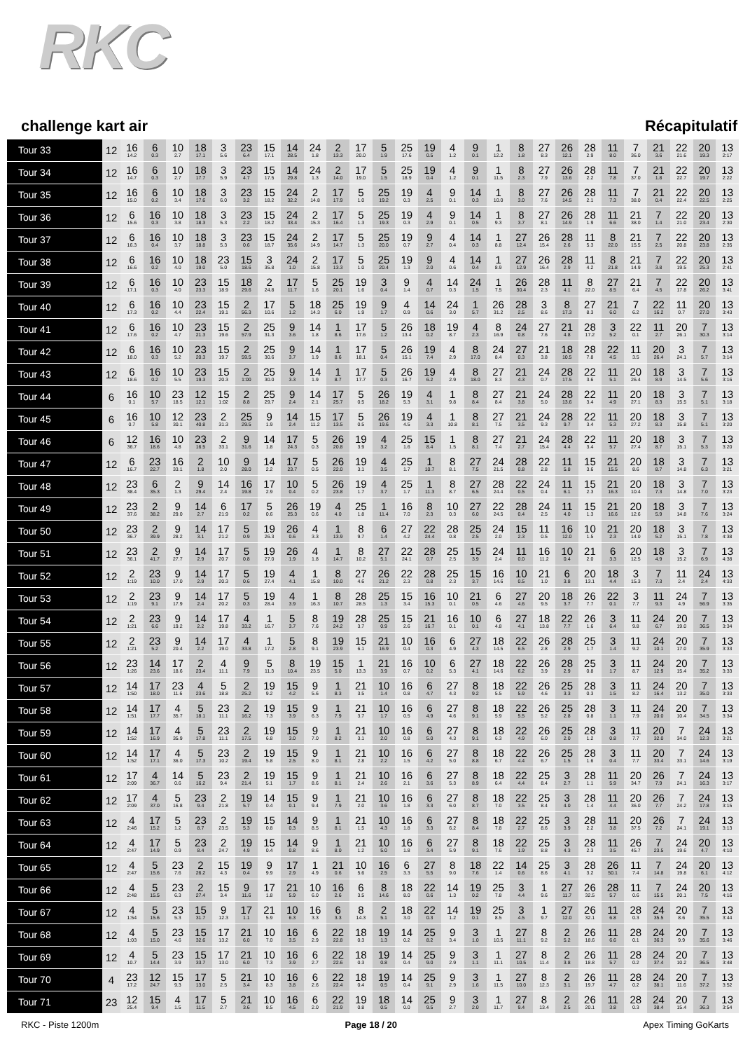RKC
challenge kart air Récapitulatif
| Tour 33 | 12 | 16 14.2 | 6 0.3 | 10 2.7 | 18 17.1 | 3 5.6 | 23 6.4 | 15 17.1 | 14 28.5 | 24 1.8 | 2 13.3 | 17 20.0 | 5 1.9 | 25 17.6 | 19 0.5 | 4 1.2 | 9 0.1 | 1 12.2 | 8 1.8 | 27 8.3 | 26 12.1 | 28 2.9 | 11 8.0 | 7 36.0 | 21 3.6 | 22 21.6 | 20 19.3 | 13 2:17 |
| Tour 34 | 12 | 16 14.7 | 6 0.3 | 10 2.7 | 18 17.7 | 3 5.9 | 23 4.7 | 15 17.5 | 14 29.8 | 24 1.3 | 2 14.0 | 17 19.0 | 5 1.5 | 25 18.9 | 19 0.4 | 4 1.2 | 9 0.1 | 1 11.5 | 8 2.3 | 27 7.9 | 26 13.6 | 28 2.2 | 11 7.8 | 7 37.0 | 21 1.8 | 22 22.7 | 20 19.7 | 13 2:22 |
| Tour 35 | 12 | 16 15.0 | 6 0.2 | 10 3.4 | 18 17.6 | 3 6.0 | 23 3.2 | 15 18.2 | 24 32.2 | 2 14.8 | 17 17.9 | 5 1.0 | 25 19.2 | 19 0.3 | 4 2.5 | 9 0.1 | 14 0.3 | 1 10.0 | 8 3.0 | 27 7.6 | 26 14.5 | 28 2.1 | 11 7.3 | 7 38.0 | 21 0.4 | 22 22.4 | 20 22.5 | 13 2:25 |
| Tour 36 | 12 | 6 15.6 | 16 0.3 | 10 3.8 | 18 18.3 | 3 5.3 | 23 2.2 | 15 18.2 | 24 33.4 | 2 15.3 | 17 16.4 | 5 1.3 | 25 19.3 | 19 0.3 | 4 2.9 | 9 0.1 | 14 0.5 | 1 9.3 | 8 3.7 | 27 8.1 | 26 14.9 | 28 1.9 | 11 6.6 | 21 38.0 | 7 1.4 | 22 21.0 | 20 23.4 | 13 2:30 |
| Tour 37 | 12 | 6 16.3 | 16 0.4 | 10 3.7 | 18 18.8 | 3 5.3 | 23 0.6 | 15 18.7 | 24 35.6 | 2 14.9 | 17 14.7 | 5 1.3 | 25 20.0 | 19 0.7 | 9 2.7 | 4 0.4 | 14 0.3 | 1 8.8 | 27 12.4 | 26 15.4 | 28 2.6 | 11 5.3 | 8 22.0 | 21 15.5 | 7 2.5 | 22 20.8 | 20 23.8 | 13 2:35 |
| Tour 38 | 12 | 6 16.6 | 16 0.2 | 10 4.0 | 18 19.0 | 23 5.0 | 15 18.6 | 3 35.8 | 24 1.0 | 2 15.8 | 17 13.3 | 5 1.0 | 25 20.4 | 19 1.3 | 9 2.0 | 4 0.6 | 14 0.4 | 1 8.9 | 27 12.9 | 26 16.4 | 28 2.9 | 11 4.2 | 8 21.8 | 21 14.9 | 7 3.8 | 22 19.5 | 20 25.3 | 13 2:41 |
| Tour 39 | 12 | 6 17.1 | 16 0.3 | 10 4.0 | 23 23.3 | 15 18.9 | 18 29.6 | 2 24.8 | 17 11.7 | 5 1.6 | 25 20.1 | 19 1.6 | 3 0.4 | 9 1.4 | 4 0.7 | 14 0.3 | 24 1.5 | 1 7.5 | 26 30.4 | 28 2.3 | 11 4.1 | 8 22.0 | 27 8.5 | 21 6.4 | 7 4.5 | 22 17.8 | 20 26.2 | 13 3:41 |
| Tour 40 | 12 | 6 17.3 | 16 0.2 | 10 4.4 | 23 22.4 | 15 19.1 | 2 56.3 | 17 10.6 | 5 1.2 | 18 14.3 | 25 6.0 | 19 1.9 | 9 1.7 | 4 0.9 | 14 0.6 | 24 3.0 | 1 5.7 | 26 31.2 | 28 2.5 | 3 8.6 | 8 17.3 | 27 8.3 | 21 6.0 | 7 6.2 | 22 16.2 | 11 0.7 | 20 27.0 | 13 3:43 |
| Tour 41 | 12 | 6 17.6 | 16 0.2 | 10 4.7 | 23 21.3 | 15 19.6 | 2 57.9 | 25 31.3 | 9 3.6 | 14 1.8 | 1 8.6 | 17 17.6 | 5 1.2 | 26 13.4 | 18 0.2 | 19 8.7 | 4 2.3 | 8 16.9 | 24 0.8 | 27 7.6 | 21 4.8 | 28 17.2 | 3 5.2 | 22 0.1 | 11 2.7 | 20 26.1 | 7 30.3 | 13 3:14 |
| Tour 42 | 12 | 6 18.0 | 16 0.3 | 10 5.2 | 23 20.3 | 15 19.7 | 2 59.5 | 25 30.6 | 9 3.7 | 14 1.9 | 1 8.6 | 17 18.1 | 5 0.4 | 26 15.1 | 19 7.4 | 4 2.9 | 8 17.0 | 24 8.4 | 27 0.3 | 21 3.8 | 18 10.5 | 28 7.8 | 22 4.5 | 11 3.5 | 20 26.4 | 3 24.1 | 7 5.7 | 13 3:14 |
| Tour 43 | 12 | 6 18.6 | 16 0.2 | 10 5.5 | 23 19.3 | 15 20.3 | 2 1:00 | 25 30.0 | 9 3.3 | 14 1.9 | 1 8.7 | 17 17.7 | 5 0.3 | 26 16.7 | 19 6.2 | 4 2.9 | 8 18.0 | 27 8.3 | 21 4.3 | 24 0.7 | 28 17.5 | 22 3.6 | 11 5.1 | 20 26.4 | 18 8.9 | 3 14.5 | 7 5.6 | 13 3:16 |
| Tour 44 | 6 | 16 0.1 | 10 5.7 | 23 18.5 | 12 12.1 | 15 1:02 | 2 8.8 | 25 29.7 | 9 2.4 | 14 2.1 | 17 25.7 | 5 0.5 | 26 18.2 | 19 5.3 | 4 3.1 | 1 9.8 | 8 8.4 | 27 8.4 | 21 3.8 | 24 5.0 | 28 13.6 | 22 3.4 | 11 4.9 | 20 27.1 | 18 8.3 | 3 15.5 | 7 5.1 | 13 3:18 |
| Tour 45 | 6 | 16 0.7 | 10 5.8 | 12 30.1 | 23 40.8 | 2 31.3 | 25 29.5 | 9 1.9 | 14 2.4 | 15 11.2 | 17 13.5 | 5 0.5 | 26 19.6 | 19 4.5 | 4 3.3 | 1 10.8 | 8 8.1 | 27 7.5 | 21 3.5 | 24 9.3 | 28 9.7 | 22 3.4 | 11 5.3 | 20 27.2 | 18 8.3 | 3 15.8 | 7 5.1 | 13 3:20 |
| Tour 46 | 6 | 12 36.7 | 16 18.6 | 10 4.8 | 23 16.5 | 2 33.1 | 9 31.6 | 14 1.8 | 17 24.3 | 5 0.3 | 26 20.8 | 19 3.9 | 4 3.2 | 25 1.6 | 15 8.4 | 1 1.5 | 8 8.1 | 27 7.4 | 21 2.7 | 24 15.4 | 28 4.4 | 22 3.4 | 11 5.7 | 20 27.4 | 18 8.7 | 3 15.1 | 7 5.3 | 13 3:20 |
| Tour 47 | 12 | 6 16.7 | 23 22.7 | 16 33.1 | 2 1.8 | 10 2.0 | 9 28.0 | 14 2.2 | 17 23.7 | 5 0.5 | 26 22.0 | 19 3.1 | 4 3.5 | 25 1.7 | 1 10.7 | 8 8.1 | 27 7.5 | 24 21.5 | 28 0.8 | 22 2.8 | 11 5.8 | 15 3.6 | 21 15.5 | 20 8.6 | 18 8.7 | 3 14.8 | 7 6.3 | 13 3:21 |
| Tour 48 | 12 | 23 38.4 | 6 35.3 | 2 1.3 | 9 29.4 | 14 2.4 | 16 19.8 | 17 2.9 | 10 0.4 | 5 0.2 | 26 23.8 | 19 1.7 | 4 3.7 | 25 1.7 | 1 11.3 | 8 8.7 | 27 6.5 | 28 24.4 | 22 0.5 | 24 0.4 | 11 6.1 | 15 2.3 | 21 16.3 | 20 10.4 | 18 7.3 | 3 14.8 | 7 7.0 | 13 3:23 |
| Tour 49 | 12 | 23 37.6 | 2 38.2 | 9 29.0 | 14 2.7 | 6 21.9 | 17 0.2 | 5 0.6 | 26 25.3 | 19 0.6 | 4 4.0 | 25 1.8 | 1 11.4 | 16 7.0 | 8 2.3 | 10 0.3 | 27 6.0 | 22 24.5 | 28 0.4 | 24 2.5 | 11 4.0 | 15 1.3 | 21 16.6 | 20 12.6 | 18 5.9 | 3 14.8 | 7 7.6 | 13 3:24 |
| Tour 50 | 12 | 23 36.7 | 2 39.9 | 9 28.2 | 14 3.1 | 17 21.2 | 5 0.9 | 19 26.3 | 26 0.6 | 4 3.3 | 1 13.9 | 8 9.7 | 6 1.4 | 27 4.2 | 22 24.4 | 28 0.8 | 25 2.5 | 24 2.0 | 15 2.3 | 11 0.5 | 16 12.0 | 10 1.5 | 21 2.3 | 20 14.0 | 18 5.2 | 3 15.1 | 7 7.8 | 13 4:38 |
| Tour 51 | 12 | 23 36.1 | 2 41.7 | 9 27.7 | 14 2.9 | 17 20.7 | 5 0.8 | 19 27.0 | 26 1.9 | 4 1.8 | 1 14.7 | 8 10.2 | 27 5.1 | 22 24.1 | 28 0.7 | 25 2.5 | 15 3.9 | 24 2.4 | 11 0.0 | 16 11.2 | 10 0.4 | 21 2.0 | 6 3.3 | 20 12.5 | 18 4.9 | 3 15.2 | 7 6.9 | 13 4:38 |
| Tour 52 | 12 | 2 1:19 | 23 10.0 | 9 17.0 | 14 2.9 | 17 20.3 | 5 0.6 | 19 27.4 | 4 4.1 | 1 15.8 | 8 10.0 | 27 4.6 | 26 21.2 | 22 2.3 | 28 0.8 | 25 2.3 | 15 3.7 | 16 14.6 | 10 0.5 | 21 1.0 | 6 3.8 | 20 13.1 | 18 4.4 | 3 15.3 | 7 7.3 | 11 2.4 | 24 2.4 | 13 4:33 |
| Tour 53 | 12 | 2 1:19 | 23 9.1 | 9 17.9 | 14 2.4 | 17 20.2 | 5 0.3 | 19 28.4 | 4 3.9 | 1 16.3 | 8 10.7 | 28 28.5 | 25 1.3 | 15 3.4 | 16 15.3 | 10 0.1 | 21 0.5 | 6 4.6 | 27 4.6 | 20 9.5 | 18 3.7 | 26 7.7 | 22 0.1 | 3 7.7 | 11 9.3 | 24 4.9 | 7 56.9 | 13 3:35 |
| Tour 54 | 12 | 2 1:21 | 23 6.6 | 9 19.2 | 14 2.2 | 17 19.8 | 4 33.2 | 1 16.7 | 5 3.7 | 8 7.6 | 19 24.2 | 28 3.7 | 25 0.9 | 15 2.6 | 21 16.7 | 16 0.1 | 10 0.1 | 6 4.8 | 27 4.1 | 18 13.8 | 22 7.7 | 26 1.6 | 3 6.4 | 11 9.8 | 24 6.7 | 20 19.0 | 7 36.5 | 13 3:34 |
| Tour 55 | 12 | 2 1:21 | 23 5.2 | 9 20.4 | 14 2.2 | 17 19.0 | 4 33.8 | 1 17.2 | 5 2.8 | 8 9.1 | 19 23.9 | 15 6.1 | 21 16.9 | 10 0.4 | 16 0.3 | 6 4.9 | 27 4.3 | 18 14.5 | 22 6.5 | 26 2.8 | 28 2.9 | 25 1.7 | 3 1.4 | 11 9.2 | 24 10.1 | 20 17.0 | 7 35.9 | 13 3:33 |
| Tour 56 | 12 | 23 1:26 | 14 23.6 | 17 18.6 | 2 23.4 | 4 11.1 | 9 7.9 | 5 11.3 | 8 10.4 | 19 23.5 | 15 5.0 | 1 13.3 | 21 3.9 | 16 0.7 | 10 0.2 | 6 5.3 | 27 4.1 | 18 14.6 | 22 6.2 | 26 3.9 | 28 2.9 | 25 0.8 | 3 1.7 | 11 8.7 | 24 12.9 | 20 15.4 | 7 35.2 | 13 3:33 |
| Tour 57 | 12 | 14 1:50 | 17 18.0 | 23 11.6 | 4 23.6 | 5 18.8 | 2 25.2 | 19 9.2 | 15 4.2 | 9 5.6 | 1 8.3 | 21 3.5 | 10 1.4 | 16 0.8 | 6 4.7 | 27 4.3 | 8 9.2 | 18 5.5 | 22 5.9 | 26 4.6 | 25 3.3 | 28 0.3 | 3 1.5 | 11 8.2 | 24 16.4 | 20 13.2 | 7 35.0 | 13 3:33 |
| Tour 58 | 12 | 14 1:51 | 17 17.7 | 4 35.7 | 5 18.1 | 23 11.1 | 2 16.2 | 19 7.3 | 15 3.9 | 9 6.3 | 1 7.9 | 21 3.7 | 10 1.7 | 16 0.5 | 6 4.9 | 27 4.6 | 8 9.1 | 18 5.9 | 22 5.5 | 26 5.2 | 25 2.8 | 28 0.8 | 3 1.1 | 11 7.9 | 24 20.0 | 20 10.4 | 7 34.5 | 13 3:34 |
| Tour 59 | 12 | 14 1:52 | 17 16.9 | 4 35.9 | 5 17.8 | 23 11.1 | 2 17.5 | 19 6.8 | 15 3.0 | 9 7.0 | 1 8.2 | 21 3.1 | 10 2.0 | 16 0.8 | 6 5.0 | 27 4.3 | 8 9.1 | 18 6.3 | 22 4.9 | 26 6.0 | 25 2.0 | 28 1.2 | 3 0.8 | 11 7.7 | 20 32.0 | 7 34.0 | 24 12.3 | 13 3:21 |
| Tour 60 | 12 | 14 1:52 | 17 17.1 | 4 36.0 | 5 17.3 | 23 10.2 | 2 19.4 | 19 5.8 | 15 2.5 | 9 8.0 | 1 8.1 | 21 2.8 | 10 2.2 | 16 1.5 | 6 4.2 | 27 5.0 | 8 8.8 | 18 6.7 | 22 4.4 | 26 6.7 | 25 1.5 | 28 1.6 | 3 0.4 | 11 7.7 | 20 33.4 | 7 33.1 | 24 14.6 | 13 3:19 |
| Tour 61 | 12 | 17 2:09 | 4 36.7 | 14 0.6 | 5 16.2 | 23 9.4 | 2 21.4 | 19 5.1 | 15 1.7 | 9 8.6 | 1 8.1 | 21 2.4 | 10 2.6 | 16 2.1 | 6 3.6 | 27 5.3 | 8 8.9 | 18 6.4 | 22 4.4 | 25 8.4 | 3 2.7 | 28 1.1 | 11 5.9 | 20 34.7 | 26 7.9 | 7 24.1 | 24 16.3 | 13 3:17 |
| Tour 62 | 12 | 17 2:09 | 4 37.0 | 5 16.8 | 23 9.4 | 2 21.8 | 19 5.7 | 14 0.4 | 15 0.1 | 9 9.4 | 1 7.9 | 21 2.0 | 10 3.6 | 16 1.8 | 6 3.3 | 27 6.0 | 8 8.7 | 18 7.0 | 22 3.5 | 25 8.4 | 3 4.0 | 28 1.4 | 11 4.4 | 20 36.0 | 26 7.7 | 7 24.2 | 24 17.8 | 13 3:15 |
| Tour 63 | 12 | 4 2:46 | 17 15.2 | 5 1.2 | 23 8.7 | 2 23.5 | 19 5.3 | 15 0.8 | 14 0.3 | 9 8.5 | 1 8.1 | 21 1.5 | 10 4.3 | 16 1.8 | 6 3.3 | 27 6.2 | 8 8.4 | 18 7.8 | 22 2.7 | 25 8.6 | 3 3.9 | 28 2.2 | 11 3.8 | 20 37.5 | 26 7.2 | 7 24.1 | 24 19.1 | 13 3:13 |
| Tour 64 | 12 | 4 2:47 | 17 14.9 | 5 0.9 | 23 8.4 | 2 24.7 | 19 4.9 | 15 0.4 | 14 0.8 | 9 8.6 | 1 8.0 | 21 1.2 | 10 5.0 | 16 1.8 | 6 3.4 | 27 5.9 | 8 9.1 | 18 7.6 | 22 1.9 | 25 8.8 | 3 4.3 | 28 2.3 | 11 3.5 | 26 45.7 | 7 23.5 | 24 19.6 | 20 4.7 | 13 4:10 |
| Tour 65 | 12 | 4 2:47 | 5 15.6 | 23 7.6 | 2 26.2 | 15 4.3 | 19 0.4 | 9 9.9 | 17 2.9 | 1 4.9 | 21 0.6 | 10 5.6 | 16 2.5 | 6 3.3 | 27 5.5 | 8 9.0 | 18 7.6 | 22 1.4 | 14 0.6 | 25 8.6 | 3 4.1 | 28 3.2 | 26 50.1 | 11 7.4 | 7 14.8 | 24 19.8 | 20 6.1 | 13 4:12 |
| Tour 66 | 12 | 4 2:48 | 5 15.5 | 23 6.3 | 2 27.4 | 15 3.4 | 9 11.6 | 17 1.8 | 21 5.9 | 10 6.0 | 16 2.6 | 6 3.5 | 8 14.6 | 18 8.0 | 22 0.6 | 14 1.3 | 19 0.2 | 25 7.8 | 3 4.4 | 1 9.6 | 27 11.7 | 26 32.5 | 28 5.7 | 11 0.6 | 7 15.5 | 24 20.1 | 20 7.5 | 13 4:16 |
| Tour 67 | 12 | 4 1:54 | 5 15.6 | 23 5.3 | 15 31.7 | 9 12.3 | 17 1.1 | 21 5.9 | 10 6.3 | 16 3.3 | 6 3.3 | 8 14.3 | 2 5.1 | 18 3.0 | 22 0.3 | 14 1.2 | 19 0.1 | 25 8.5 | 3 4.5 | 1 9.7 | 27 12.0 | 26 32.1 | 11 6.8 | 28 0.3 | 24 35.5 | 20 8.6 | 7 35.5 | 13 3:44 |
| Tour 68 | 12 | 4 1:03 | 5 15.0 | 23 4.6 | 15 32.6 | 17 13.2 | 21 6.0 | 10 7.0 | 16 3.5 | 6 2.9 | 22 22.8 | 18 0.3 | 19 1.3 | 14 0.2 | 25 8.2 | 9 3.4 | 3 1.0 | 1 10.5 | 27 11.1 | 8 9.2 | 2 5.2 | 26 18.6 | 11 6.6 | 28 0.1 | 24 36.3 | 20 9.9 | 7 35.6 | 13 3:46 |
| Tour 69 | 12 | 4 10.7 | 5 14.4 | 23 3.9 | 15 33.7 | 17 13.0 | 21 6.0 | 10 7.3 | 16 3.9 | 6 2.7 | 22 22.6 | 18 0.3 | 19 0.8 | 14 0.4 | 25 9.0 | 9 2.9 | 3 1.1 | 1 11.1 | 27 10.5 | 8 11.4 | 2 3.8 | 26 18.8 | 11 5.7 | 28 0.2 | 24 37.4 | 20 10.2 | 7 36.5 | 13 3:48 |
| Tour 70 | 4 | 23 17.2 | 12 24.7 | 15 9.3 | 17 13.0 | 5 2.5 | 21 3.4 | 10 8.3 | 16 3.8 | 6 2.6 | 22 22.4 | 18 0.4 | 19 0.5 | 14 0.4 | 25 9.1 | 9 2.9 | 3 1.6 | 1 11.5 | 27 10.0 | 8 12.3 | 2 3.1 | 26 19.7 | 11 4.7 | 28 0.2 | 24 38.1 | 20 11.6 | 7 37.2 | 13 3:52 |
| Tour 71 | 23 | 12 25.4 | 15 9.4 | 4 1.5 | 17 11.5 | 5 2.7 | 21 3.6 | 10 8.5 | 16 4.5 | 6 2.0 | 22 21.9 | 19 0.8 | 18 0.5 | 14 0.0 | 25 9.5 | 9 2.7 | 3 2.0 | 1 11.7 | 27 9.4 | 8 13.4 | 2 2.5 | 26 20.1 | 11 3.8 | 28 0.3 | 24 38.4 | 20 15.4 | 7 36.3 | 13 3:54 |
RKC - Piste 1200m Page 18 / 20 Apex Timing GoKarts